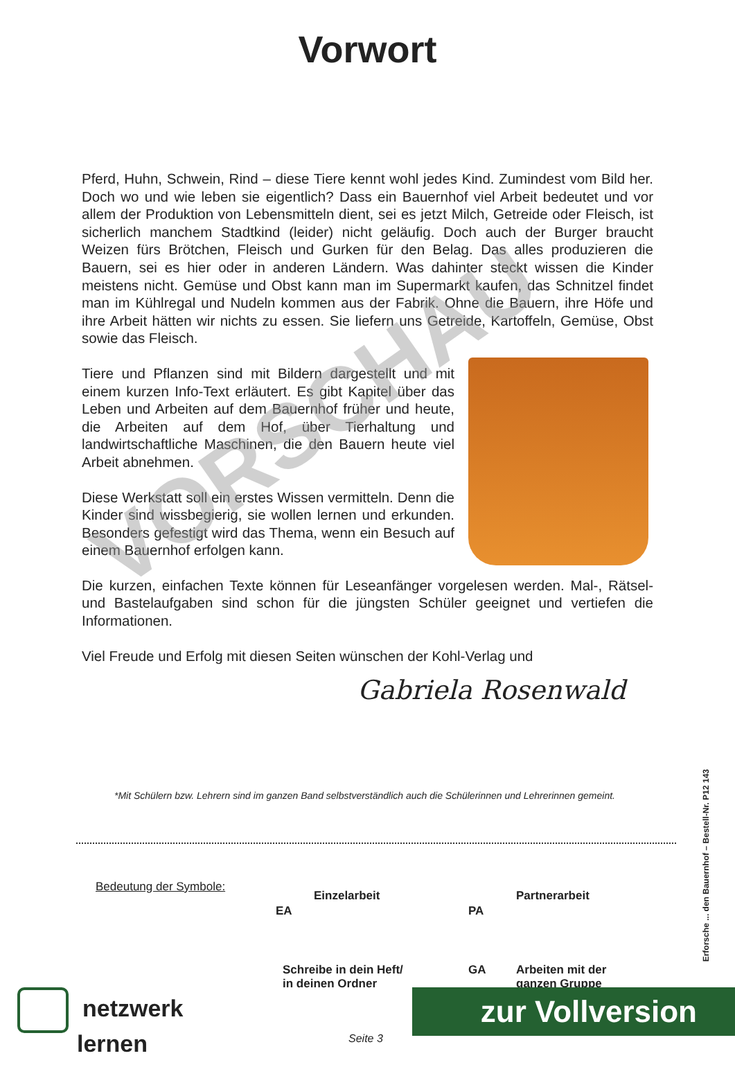Vorwort
Pferd, Huhn, Schwein, Rind – diese Tiere kennt wohl jedes Kind. Zumindest vom Bild her. Doch wo und wie leben sie eigentlich? Dass ein Bauernhof viel Arbeit bedeutet und vor allem der Produktion von Lebensmitteln dient, sei es jetzt Milch, Getreide oder Fleisch, ist sicherlich manchem Stadtkind (leider) nicht geläufig. Doch auch der Burger braucht Weizen fürs Brötchen, Fleisch und Gurken für den Belag. Das alles produzieren die Bauern, sei es hier oder in anderen Ländern. Was dahinter steckt wissen die Kinder meistens nicht. Gemüse und Obst kann man im Supermarkt kaufen, das Schnitzel findet man im Kühlregal und Nudeln kommen aus der Fabrik. Ohne die Bauern, ihre Höfe und ihre Arbeit hätten wir nichts zu essen. Sie liefern uns Getreide, Kartoffeln, Gemüse, Obst sowie das Fleisch.
Tiere und Pflanzen sind mit Bildern dargestellt und mit einem kurzen Info-Text erläutert. Es gibt Kapitel über das Leben und Arbeiten auf dem Bauernhof früher und heute, die Arbeiten auf dem Hof, über Tierhaltung und landwirtschaftliche Maschinen, die den Bauern heute viel Arbeit abnehmen.
Diese Werkstatt soll ein erstes Wissen vermitteln. Denn die Kinder sind wissbegierig, sie wollen lernen und erkunden. Besonders gefestigt wird das Thema, wenn ein Besuch auf einem Bauernhof erfolgen kann.
Die kurzen, einfachen Texte können für Leseanfänger vorgelesen werden. Mal-, Rätsel- und Bastelaufgaben sind schon für die jüngsten Schüler geeignet und vertiefen die Informationen.
Viel Freude und Erfolg mit diesen Seiten wünschen der Kohl-Verlag und
Gabriela Rosenwald
VORSCHAU
*Mit Schülern bzw. Lehrern sind im ganzen Band selbstverständlich auch die Schülerinnen und Lehrerinnen gemeint.
Bedeutung der Symbole:
EA
Einzelarbeit
PA
Partnerarbeit
Schreibe in dein Heft/
in deinen Ordner
GA
Arbeiten mit der
ganzen Gruppe
Erforsche ... den Bauernhof – Bestell-Nr. P12 143
netzwerk
lernen
zur Vollversion
Seite 3